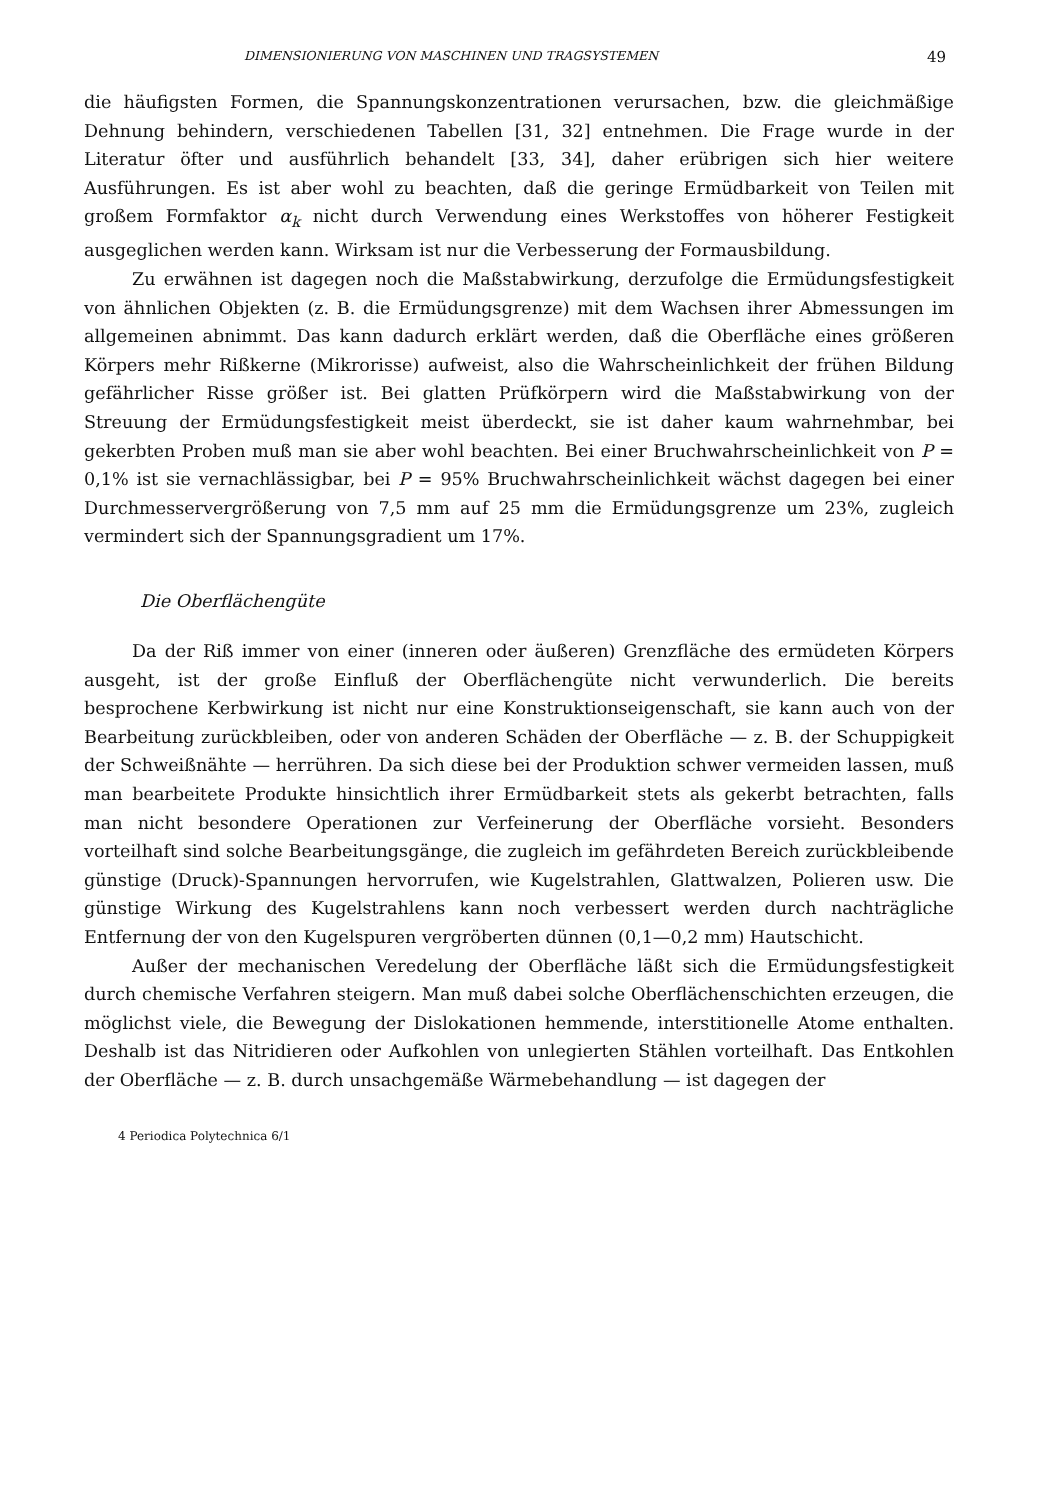DIMENSIONIERUNG VON MASCHINEN UND TRAGSYSTEMEN 49
die häufigsten Formen, die Spannungskonzentrationen verursachen, bzw. die gleichmäßige Dehnung behindern, verschiedenen Tabellen [31, 32] entnehmen. Die Frage wurde in der Literatur öfter und ausführlich behandelt [33, 34], daher erübrigen sich hier weitere Ausführungen. Es ist aber wohl zu beachten, daß die geringe Ermüdbarkeit von Teilen mit großem Formfaktor α<sub>k</sub> nicht durch Verwendung eines Werkstoffes von höherer Festigkeit ausgeglichen werden kann. Wirksam ist nur die Verbesserung der Formausbildung.
Zu erwähnen ist dagegen noch die Maßstabwirkung, derzufolge die Ermüdungsfestigkeit von ähnlichen Objekten (z. B. die Ermüdungsgrenze) mit dem Wachsen ihrer Abmessungen im allgemeinen abnimmt. Das kann dadurch erklärt werden, daß die Oberfläche eines größeren Körpers mehr Rißkerne (Mikrorisse) aufweist, also die Wahrscheinlichkeit der frühen Bildung gefährlicher Risse größer ist. Bei glatten Prüfkörpern wird die Maßstabwirkung von der Streuung der Ermüdungsfestigkeit meist überdeckt, sie ist daher kaum wahrnehmbar, bei gekerbten Proben muß man sie aber wohl beachten. Bei einer Bruchwahrscheinlichkeit von P = 0,1% ist sie vernachlässigbar, bei P = 95% Bruchwahrscheinlichkeit wächst dagegen bei einer Durchmesservergrößerung von 7,5 mm auf 25 mm die Ermüdungsgrenze um 23%, zugleich vermindert sich der Spannungsgradient um 17%.
Die Oberflächengüte
Da der Riß immer von einer (inneren oder äußeren) Grenzfläche des ermüdeten Körpers ausgeht, ist der große Einfluß der Oberflächengüte nicht verwunderlich. Die bereits besprochene Kerbwirkung ist nicht nur eine Konstruktionseigenschaft, sie kann auch von der Bearbeitung zurückbleiben, oder von anderen Schäden der Oberfläche — z. B. der Schuppigkeit der Schweißnähte — herrühren. Da sich diese bei der Produktion schwer vermeiden lassen, muß man bearbeitete Produkte hinsichtlich ihrer Ermüdbarkeit stets als gekerbt betrachten, falls man nicht besondere Operationen zur Verfeinerung der Oberfläche vorsieht. Besonders vorteilhaft sind solche Bearbeitungsgänge, die zugleich im gefährdeten Bereich zurückbleibende günstige (Druck)-Spannungen hervorrufen, wie Kugelstrahlen, Glattwalzen, Polieren usw. Die günstige Wirkung des Kugelstrahlens kann noch verbessert werden durch nachträgliche Entfernung der von den Kugelspuren vergröberten dünnen (0,1—0,2 mm) Hautschicht.
Außer der mechanischen Veredelung der Oberfläche läßt sich die Ermüdungsfestigkeit durch chemische Verfahren steigern. Man muß dabei solche Oberflächenschichten erzeugen, die möglichst viele, die Bewegung der Dislokationen hemmende, interstitionelle Atome enthalten. Deshalb ist das Nitridieren oder Aufkohlen von unlegierten Stählen vorteilhaft. Das Entkohlen der Oberfläche — z. B. durch unsachgemäße Wärmebehandlung — ist dagegen der
4 Periodica Polytechnica 6/1